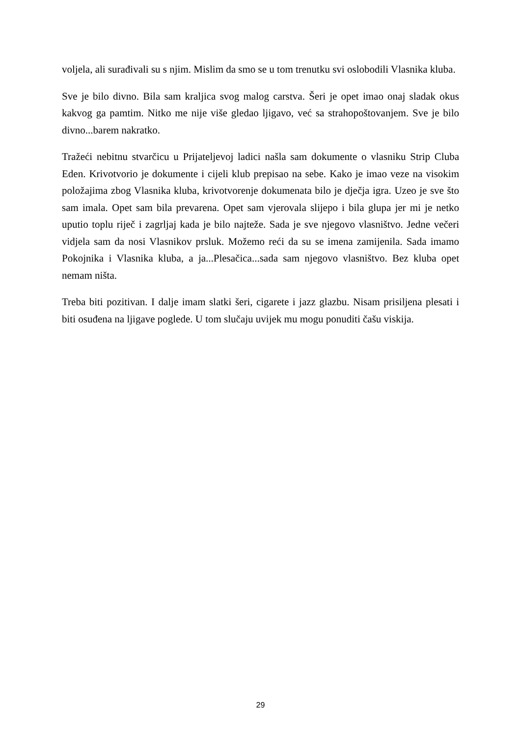voljela, ali surađivali su s njim. Mislim da smo se u tom trenutku svi oslobodili Vlasnika kluba.
Sve je bilo divno. Bila sam kraljica svog malog carstva. Šeri je opet imao onaj sladak okus kakvog ga pamtim. Nitko me nije više gledao ljigavo, već sa strahopoštovanjem. Sve je bilo divno...barem nakratko.
Tražeći nebitnu stvarčicu u Prijateljevoj ladici našla sam dokumente o vlasniku Strip Cluba Eden. Krivotvorio je dokumente i cijeli klub prepisao na sebe. Kako je imao veze na visokim položajima zbog Vlasnika kluba, krivotvorenje dokumenata bilo je dječja igra. Uzeo je sve što sam imala. Opet sam bila prevarena. Opet sam vjerovala slijepo i bila glupa jer mi je netko uputio toplu riječ i zagrljaj kada je bilo najteže. Sada je sve njegovo vlasništvo. Jedne večeri vidjela sam da nosi Vlasnikov prsluk. Možemo reći da su se imena zamijenila. Sada imamo Pokojnika i Vlasnika kluba, a ja...Plesačica...sada sam njegovo vlasništvo. Bez kluba opet nemam ništa.
Treba biti pozitivan. I dalje imam slatki šeri, cigarete i jazz glazbu. Nisam prisiljena plesati i biti osuđena na ljigave poglede. U tom slučaju uvijek mu mogu ponuditi čašu viskija.
29